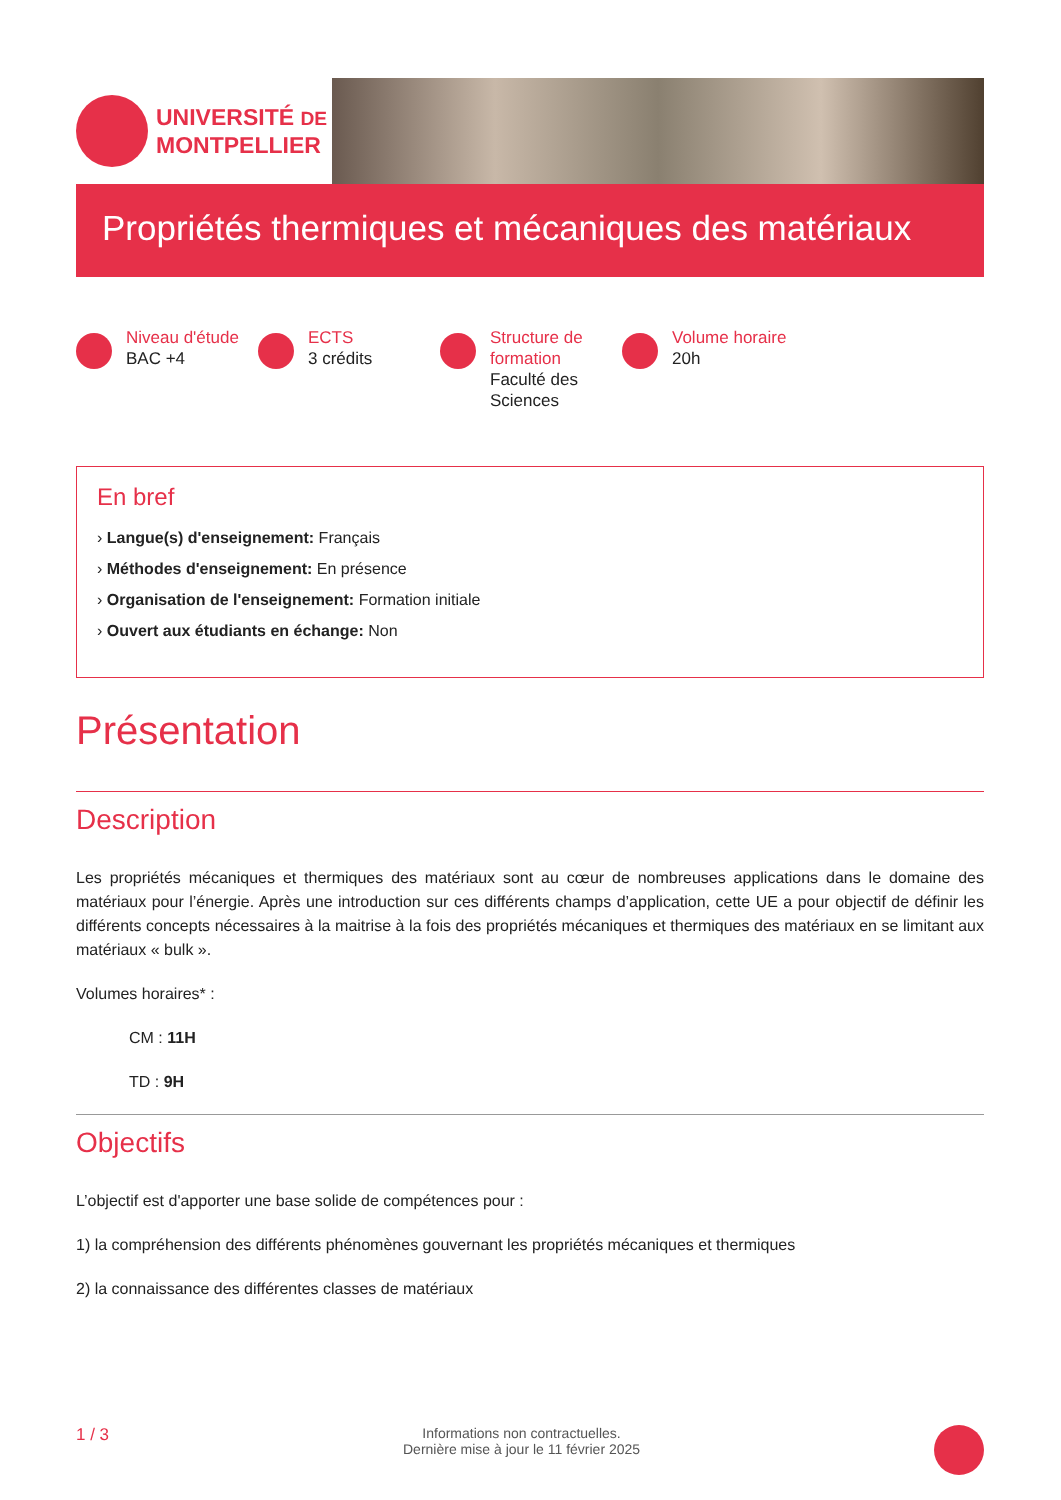UNIVERSITÉ DE
MONTPELLIER
Propriétés thermiques et mécaniques des matériaux
Niveau d'étude
BAC +4
ECTS
3 crédits
Structure de formation
Faculté des Sciences
Volume horaire
20h
En bref
› Langue(s) d'enseignement: Français
› Méthodes d'enseignement: En présence
› Organisation de l'enseignement: Formation initiale
› Ouvert aux étudiants en échange: Non
Présentation
Description
Les propriétés mécaniques et thermiques des matériaux sont au cœur de nombreuses applications dans le domaine des matériaux pour l’énergie. Après une introduction sur ces différents champs d’application, cette UE a pour objectif de définir les différents concepts nécessaires à la maitrise à la fois des propriétés mécaniques et thermiques des matériaux en se limitant aux matériaux « bulk ».
Volumes horaires* :
CM : 11H
TD : 9H
Objectifs
L’objectif est d'apporter une base solide de compétences pour :
1) la compréhension des différents phénomènes gouvernant les propriétés mécaniques et thermiques
2) la connaissance des différentes classes de matériaux
1 / 3 Informations non contractuelles.
Dernière mise à jour le 11 février 2025